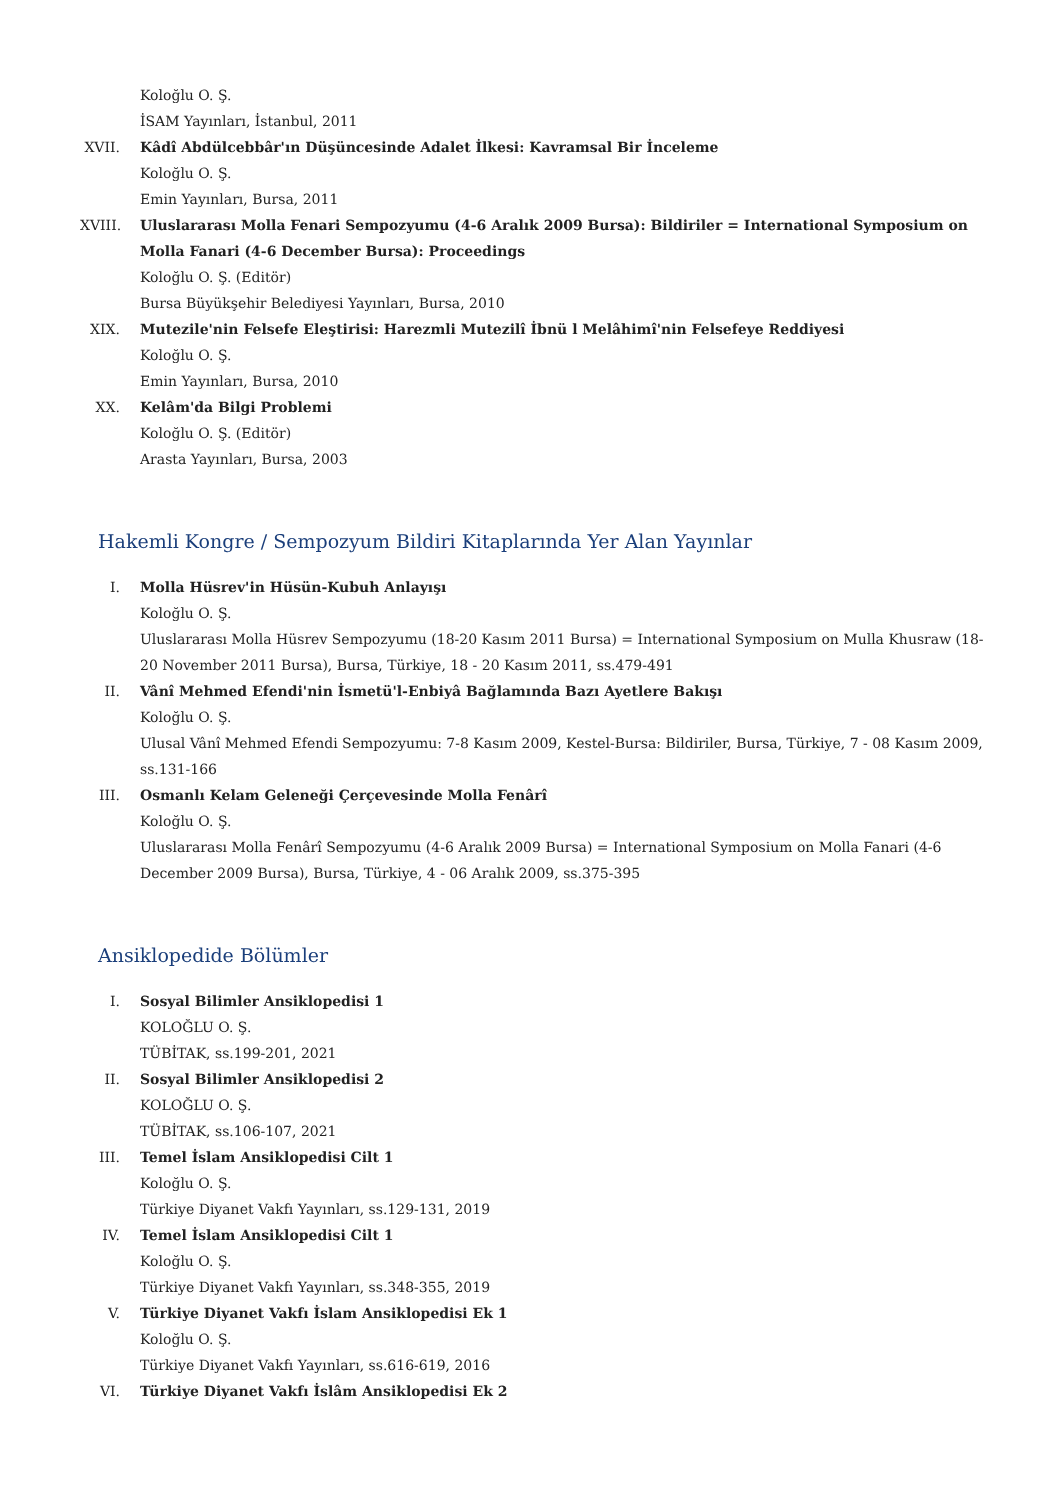Koloğlu O. Ş.
İSAM Yayınları, İstanbul, 2011
XVII.
Kâdî Abdülcebbâr'ın Düşüncesinde Adalet İlkesi: Kavramsal Bir İnceleme
Koloğlu O. Ş.
Emin Yayınları, Bursa, 2011
XVIII.
Uluslararası Molla Fenari Sempozyumu (4-6 Aralık 2009 Bursa): Bildiriler = International Symposium on Molla Fanari (4-6 December Bursa): Proceedings
Koloğlu O. Ş. (Editör)
Bursa Büyükşehir Belediyesi Yayınları, Bursa, 2010
XIX. Mutezile'nin Felsefe Eleştirisi: Harezmli Mutezilî İbnü l Melâhimî'nin Felsefeye Reddiyesi
Koloğlu O. Ş.
Emin Yayınları, Bursa, 2010
XX. Kelâm'da Bilgi Problemi
Koloğlu O. Ş. (Editör)
Arasta Yayınları, Bursa, 2003
Hakemli Kongre / Sempozyum Bildiri Kitaplarında Yer Alan Yayınlar
I. Molla Hüsrev'in Hüsün-Kubuh Anlayışı
Koloğlu O. Ş.
Uluslararası Molla Hüsrev Sempozyumu (18-20 Kasım 2011 Bursa) = International Symposium on Mulla Khusraw (18-20 November 2011 Bursa), Bursa, Türkiye, 18 - 20 Kasım 2011, ss.479-491
II. Vânî Mehmed Efendi'nin İsmetü'l-Enbiyâ Bağlamında Bazı Ayetlere Bakışı
Koloğlu O. Ş.
Ulusal Vânî Mehmed Efendi Sempozyumu: 7-8 Kasım 2009, Kestel-Bursa: Bildiriler, Bursa, Türkiye, 7 - 08 Kasım 2009, ss.131-166
III. Osmanlı Kelam Geleneği Çerçevesinde Molla Fenârî
Koloğlu O. Ş.
Uluslararası Molla Fenârî Sempozyumu (4-6 Aralık 2009 Bursa) = International Symposium on Molla Fanari (4-6 December 2009 Bursa), Bursa, Türkiye, 4 - 06 Aralık 2009, ss.375-395
Ansiklopedide Bölümler
I. Sosyal Bilimler Ansiklopedisi 1
KOLOĞLU O. Ş.
TÜBİTAK, ss.199-201, 2021
II. Sosyal Bilimler Ansiklopedisi 2
KOLOĞLU O. Ş.
TÜBİTAK, ss.106-107, 2021
III. Temel İslam Ansiklopedisi Cilt 1
Koloğlu O. Ş.
Türkiye Diyanet Vakfı Yayınları, ss.129-131, 2019
IV. Temel İslam Ansiklopedisi Cilt 1
Koloğlu O. Ş.
Türkiye Diyanet Vakfı Yayınları, ss.348-355, 2019
V. Türkiye Diyanet Vakfı İslam Ansiklopedisi Ek 1
Koloğlu O. Ş.
Türkiye Diyanet Vakfı Yayınları, ss.616-619, 2016
VI. Türkiye Diyanet Vakfı İslâm Ansiklopedisi Ek 2